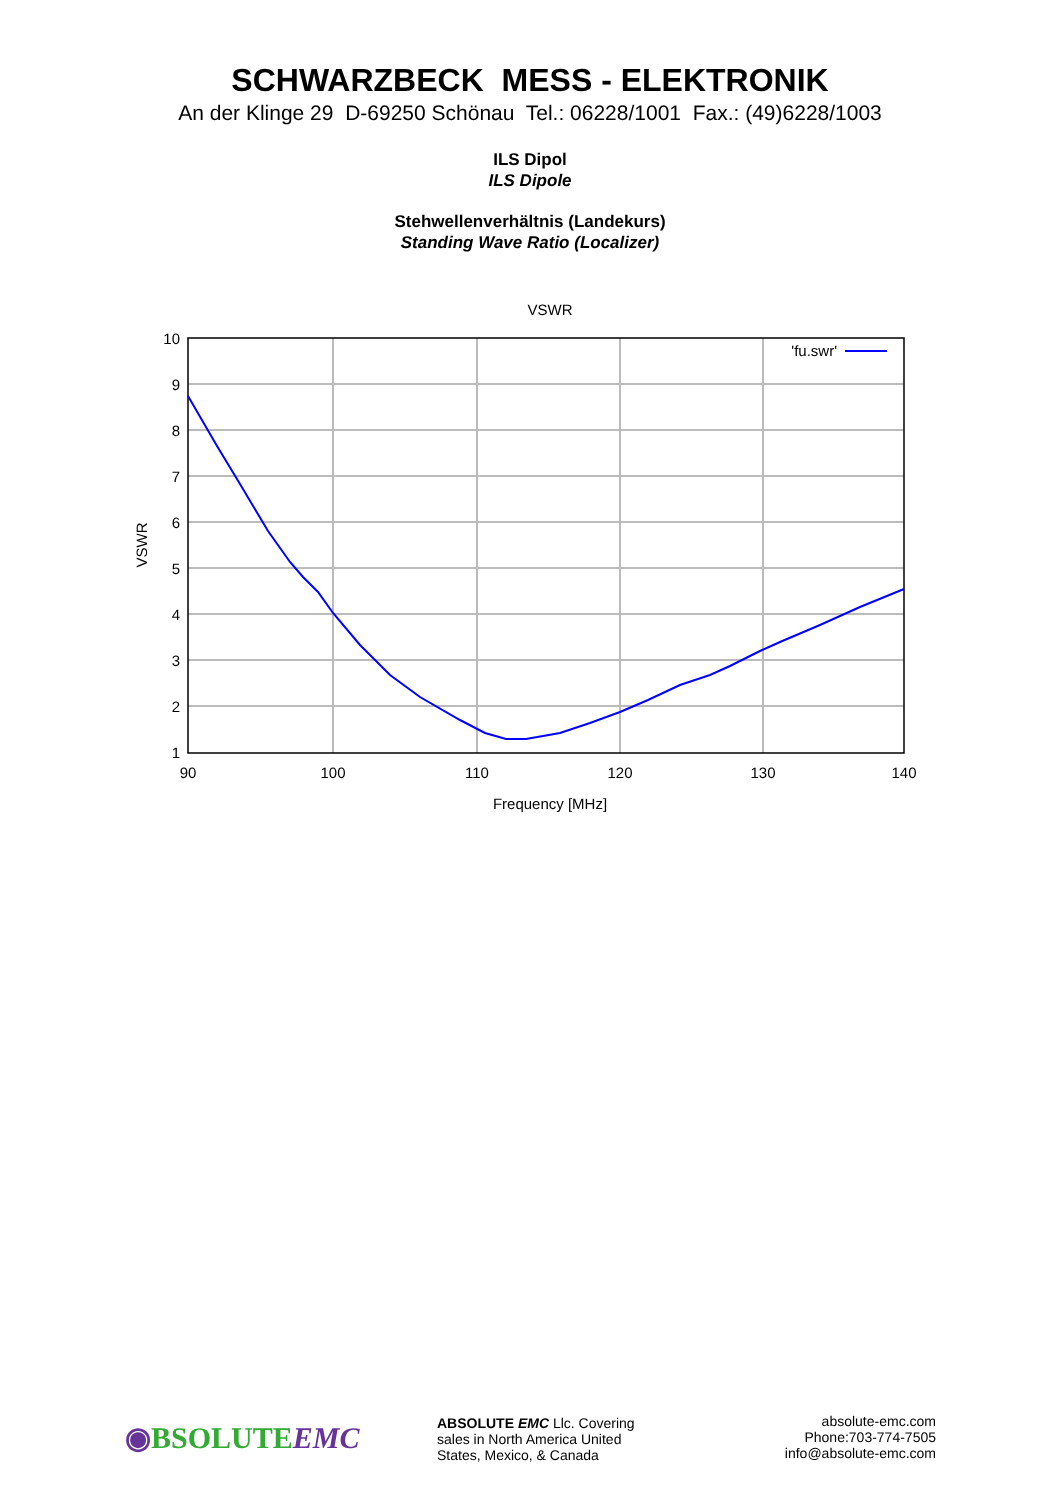SCHWARZBECK MESS - ELEKTRONIK
An der Klinge 29 D-69250 Schönau Tel.: 06228/1001 Fax.: (49)6228/1003
ILS Dipol
ILS Dipole
Stehwellenverhältnis (Landekurs)
Standing Wave Ratio (Localizer)
VSWR
'fu.swr'
10
9
8
7
6
5
4
3
2
1
90
100
110
120
130
140
Frequency [MHz]
VSWR
◉BSOLUTEEMC
ABSOLUTE EMC Llc. Covering
sales in North America United
States, Mexico, & Canada
absolute-emc.com
Phone:703-774-7505
info@absolute-emc.com